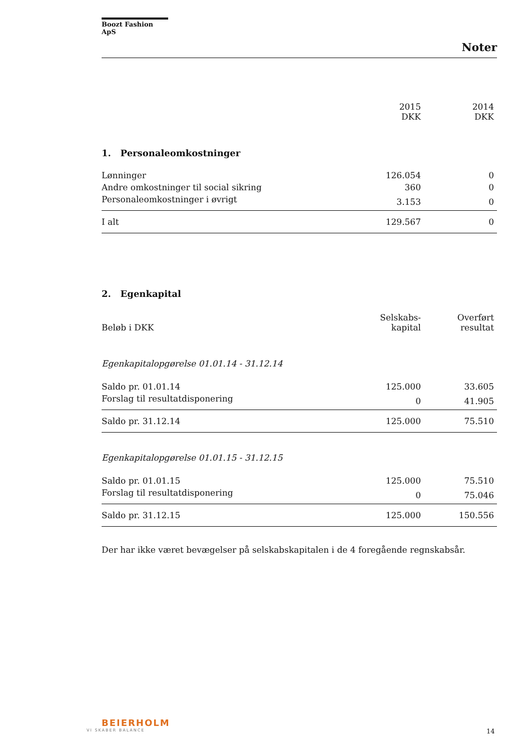Boozt Fashion ApS
Noter
| | 2015 DKK | 2014 DKK |
| --- | --- | --- |
1. Personaleomkostninger
| Lønninger | 126.054 | 0 |
| Andre omkostninger til social sikring | 360 | 0 |
| Personaleomkostninger i øvrigt | 3.153 | 0 |
| I alt | 129.567 | 0 |
2. Egenkapital
| Beløb i DKK | Selskabs- kapital | Overført resultat |
| --- | --- | --- |
| Egenkapitalopgørelse 01.01.14 - 31.12.14 | | |
| Saldo pr. 01.01.14 | 125.000 | 33.605 |
| Forslag til resultatdisponering | 0 | 41.905 |
| Saldo pr. 31.12.14 | 125.000 | 75.510 |
| Egenkapitalopgørelse 01.01.15 - 31.12.15 | | |
| Saldo pr. 01.01.15 | 125.000 | 75.510 |
| Forslag til resultatdisponering | 0 | 75.046 |
| Saldo pr. 31.12.15 | 125.000 | 150.556 |
Der har ikke været bevægelser på selskabskapitalen i de 4 foregående regnskabsår.
BEIERHOLM
VI SKABER BALANCE
14